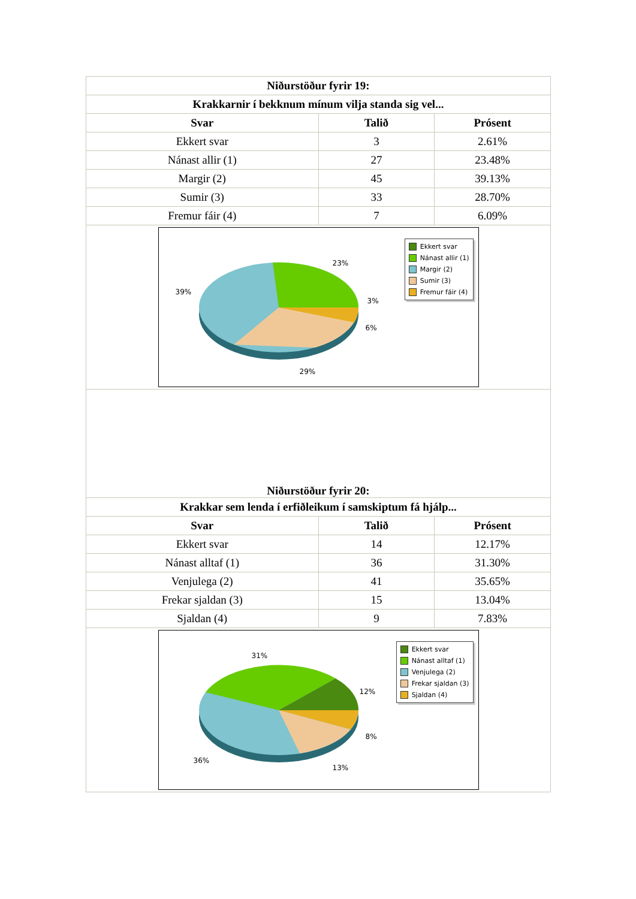| Niðurstöður fyrir 19: | | |
| --- | --- | --- |
| Krakkarnir í bekknum mínum vilja standa sig vel... | | |
| Svar | Talið | Prósent |
| Ekkert svar | 3 | 2.61% |
| Nánast allir (1) | 27 | 23.48% |
| Margir (2) | 45 | 39.13% |
| Sumir (3) | 33 | 28.70% |
| Fremur fáir (4) | 7 | 6.09% |
| 23% 39% 3% 6% 29% Ekkert svar Nánast allir (1) Margir (2) Sumir (3) Fremur fáir (4) | | |
| Niðurstöður fyrir 20: | | |
| Krakkar sem lenda í erfiðleikum í samskiptum fá hjálp... | | |
| Svar | Talið | Prósent |
| Ekkert svar | 14 | 12.17% |
| Nánast alltaf (1) | 36 | 31.30% |
| Venjulega (2) | 41 | 35.65% |
| Frekar sjaldan (3) | 15 | 13.04% |
| Sjaldan (4) | 9 | 7.83% |
| 31% 12% 8% 36% 13% Ekkert svar Nánast alltaf (1) Venjulega (2) Frekar sjaldan (3) Sjaldan (4) | | |